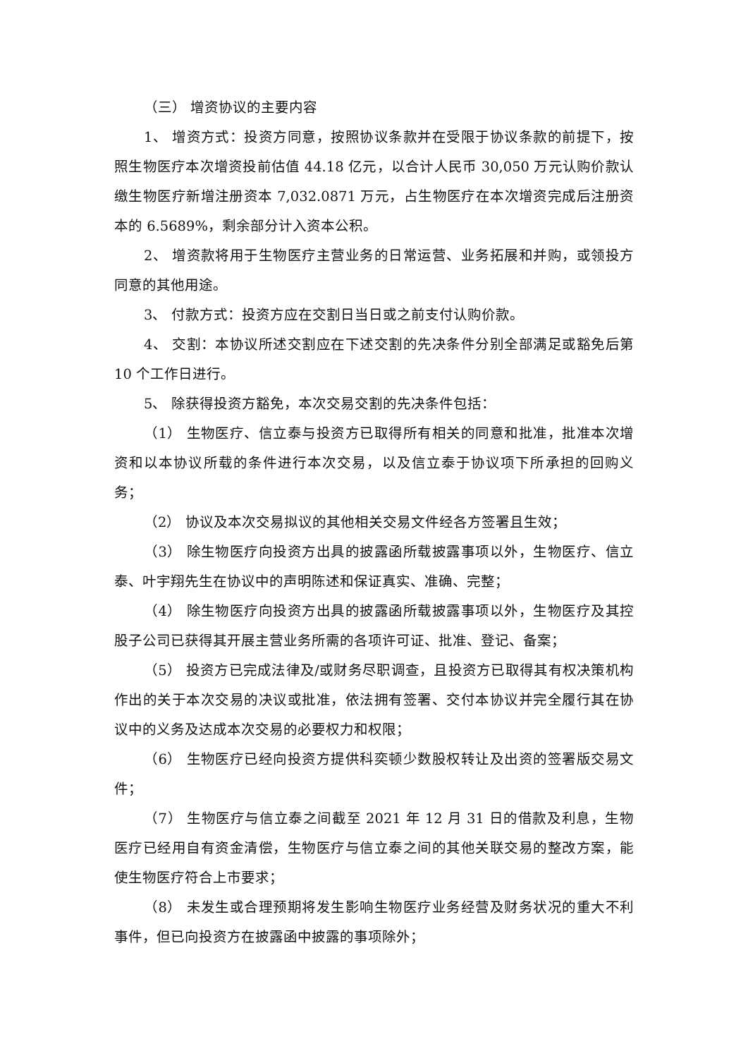（三） 增资协议的主要内容
1、 增资方式：投资方同意，按照协议条款并在受限于协议条款的前提下，按照生物医疗本次增资投前估值 44.18 亿元，以合计人民币 30,050 万元认购价款认缴生物医疗新增注册资本 7,032.0871 万元，占生物医疗在本次增资完成后注册资本的 6.5689%，剩余部分计入资本公积。
2、 增资款将用于生物医疗主营业务的日常运营、业务拓展和并购，或领投方同意的其他用途。
3、 付款方式：投资方应在交割日当日或之前支付认购价款。
4、 交割：本协议所述交割应在下述交割的先决条件分别全部满足或豁免后第 10 个工作日进行。
5、 除获得投资方豁免，本次交易交割的先决条件包括：
（1） 生物医疗、信立泰与投资方已取得所有相关的同意和批准，批准本次增资和以本协议所载的条件进行本次交易，以及信立泰于协议项下所承担的回购义务；
（2） 协议及本次交易拟议的其他相关交易文件经各方签署且生效；
（3） 除生物医疗向投资方出具的披露函所载披露事项以外，生物医疗、信立泰、叶宇翔先生在协议中的声明陈述和保证真实、准确、完整；
（4） 除生物医疗向投资方出具的披露函所载披露事项以外，生物医疗及其控股子公司已获得其开展主营业务所需的各项许可证、批准、登记、备案；
（5） 投资方已完成法律及/或财务尽职调查，且投资方已取得其有权决策机构作出的关于本次交易的决议或批准，依法拥有签署、交付本协议并完全履行其在协议中的义务及达成本次交易的必要权力和权限；
（6） 生物医疗已经向投资方提供科奕顿少数股权转让及出资的签署版交易文件；
（7） 生物医疗与信立泰之间截至 2021 年 12 月 31 日的借款及利息，生物医疗已经用自有资金清偿，生物医疗与信立泰之间的其他关联交易的整改方案，能使生物医疗符合上市要求；
（8） 未发生或合理预期将发生影响生物医疗业务经营及财务状况的重大不利事件，但已向投资方在披露函中披露的事项除外；